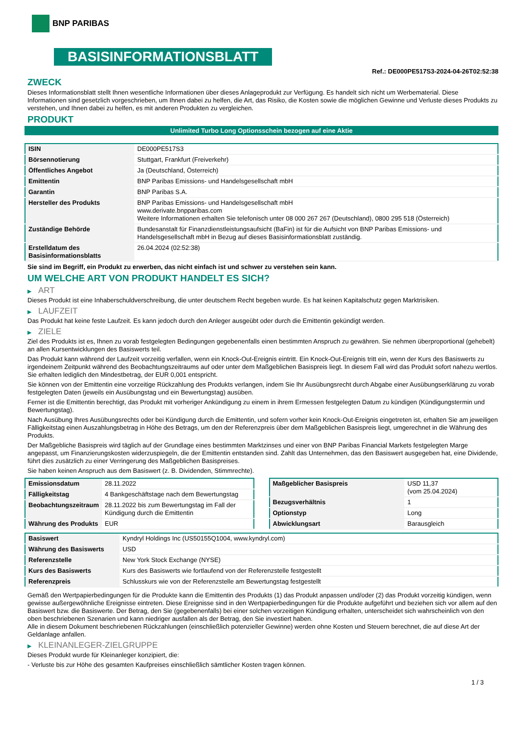BNP PARIBAS
BASISINFORMATIONSBLATT
Ref.: DE000PE517S3-2024-04-26T02:52:38
ZWECK
Dieses Informationsblatt stellt Ihnen wesentliche Informationen über dieses Anlageprodukt zur Verfügung. Es handelt sich nicht um Werbematerial. Diese Informationen sind gesetzlich vorgeschrieben, um Ihnen dabei zu helfen, die Art, das Risiko, die Kosten sowie die möglichen Gewinne und Verluste dieses Produkts zu verstehen, und Ihnen dabei zu helfen, es mit anderen Produkten zu vergleichen.
PRODUKT
Unlimited Turbo Long Optionsschein bezogen auf eine Aktie
| ISIN | DE000PE517S3 |
| Börsennotierung | Stuttgart, Frankfurt (Freiverkehr) |
| Öffentliches Angebot | Ja (Deutschland, Österreich) |
| Emittentin | BNP Paribas Emissions- und Handelsgesellschaft mbH |
| Garantin | BNP Paribas S.A. |
| Hersteller des Produkts | BNP Paribas Emissions- und Handelsgesellschaft mbH www.derivate.bnpparibas.com Weitere Informationen erhalten Sie telefonisch unter 08 000 267 267 (Deutschland), 0800 295 518 (Österreich) |
| Zuständige Behörde | Bundesanstalt für Finanzdienstleistungsaufsicht (BaFin) ist für die Aufsicht von BNP Paribas Emissions- und Handelsgesellschaft mbH in Bezug auf dieses Basisinformationsblatt zuständig. |
| Erstelldatum des Basisinformationsblatts | 26.04.2024 (02:52:38) |
Sie sind im Begriff, ein Produkt zu erwerben, das nicht einfach ist und schwer zu verstehen sein kann.
UM WELCHE ART VON PRODUKT HANDELT ES SICH?
▶ ART
Dieses Produkt ist eine Inhaberschuldverschreibung, die unter deutschem Recht begeben wurde. Es hat keinen Kapitalschutz gegen Marktrisiken.
▶ LAUFZEIT
Das Produkt hat keine feste Laufzeit. Es kann jedoch durch den Anleger ausgeübt oder durch die Emittentin gekündigt werden.
▶ ZIELE
Ziel des Produkts ist es, Ihnen zu vorab festgelegten Bedingungen gegebenenfalls einen bestimmten Anspruch zu gewähren. Sie nehmen überproportional (gehebelt) an allen Kursentwicklungen des Basiswerts teil.
Das Produkt kann während der Laufzeit vorzeitig verfallen, wenn ein Knock-Out-Ereignis eintritt. Ein Knock-Out-Ereignis tritt ein, wenn der Kurs des Basiswerts zu irgendeinem Zeitpunkt während des Beobachtungszeitraums auf oder unter dem Maßgeblichen Basispreis liegt. In diesem Fall wird das Produkt sofort nahezu wertlos. Sie erhalten lediglich den Mindestbetrag, der EUR 0,001 entspricht.
Sie können von der Emittentin eine vorzeitige Rückzahlung des Produkts verlangen, indem Sie Ihr Ausübungsrecht durch Abgabe einer Ausübungserklärung zu vorab festgelegten Daten (jeweils ein Ausübungstag und ein Bewertungstag) ausüben.
Ferner ist die Emittentin berechtigt, das Produkt mit vorheriger Ankündigung zu einem in ihrem Ermessen festgelegten Datum zu kündigen (Kündigungstermin und Bewertungstag).
Nach Ausübung Ihres Ausübungsrechts oder bei Kündigung durch die Emittentin, und sofern vorher kein Knock-Out-Ereignis eingetreten ist, erhalten Sie am jeweiligen Fälligkeitstag einen Auszahlungsbetrag in Höhe des Betrags, um den der Referenzpreis über dem Maßgeblichen Basispreis liegt, umgerechnet in die Währung des Produkts.
Der Maßgebliche Basispreis wird täglich auf der Grundlage eines bestimmten Marktzinses und einer von BNP Paribas Financial Markets festgelegten Marge angepasst, um Finanzierungskosten widerzuspiegeln, die der Emittentin entstanden sind. Zahlt das Unternehmen, das den Basiswert ausgegeben hat, eine Dividende, führt dies zusätzlich zu einer Verringerung des Maßgeblichen Basispreises.
Sie haben keinen Anspruch aus dem Basiswert (z. B. Dividenden, Stimmrechte).
| Emissionsdatum | 28.11.2022 |
| Fälligkeitstag | 4 Bankgeschäftstage nach dem Bewertungstag |
| Beobachtungszeitraum | 28.11.2022 bis zum Bewertungstag im Fall der Kündigung durch die Emittentin |
| Währung des Produkts | EUR |
| Maßgeblicher Basispreis | USD 11,37 (vom 25.04.2024) |
| Bezugsverhältnis | 1 |
| Optionstyp | Long |
| Abwicklungsart | Barausgleich |
| Basiswert | Kyndryl Holdings Inc (US50155Q1004, www.kyndryl.com) |
| Währung des Basiswerts | USD |
| Referenzstelle | New York Stock Exchange (NYSE) |
| Kurs des Basiswerts | Kurs des Basiswerts wie fortlaufend von der Referenzstelle festgestellt |
| Referenzpreis | Schlusskurs wie von der Referenzstelle am Bewertungstag festgestellt |
Gemäß den Wertpapierbedingungen für die Produkte kann die Emittentin des Produkts (1) das Produkt anpassen und/oder (2) das Produkt vorzeitig kündigen, wenn gewisse außergewöhnliche Ereignisse eintreten. Diese Ereignisse sind in den Wertpapierbedingungen für die Produkte aufgeführt und beziehen sich vor allem auf den Basiswert bzw. die Basiswerte. Der Betrag, den Sie (gegebenenfalls) bei einer solchen vorzeitigen Kündigung erhalten, unterscheidet sich wahrscheinlich von den oben beschriebenen Szenarien und kann niedriger ausfallen als der Betrag, den Sie investiert haben.
Alle in diesem Dokument beschriebenen Rückzahlungen (einschließlich potenzieller Gewinne) werden ohne Kosten und Steuern berechnet, die auf diese Art der Geldanlage anfallen.
▶ KLEINANLEGER-ZIELGRUPPE
Dieses Produkt wurde für Kleinanleger konzipiert, die:
- Verluste bis zur Höhe des gesamten Kaufpreises einschließlich sämtlicher Kosten tragen können.
1 / 3